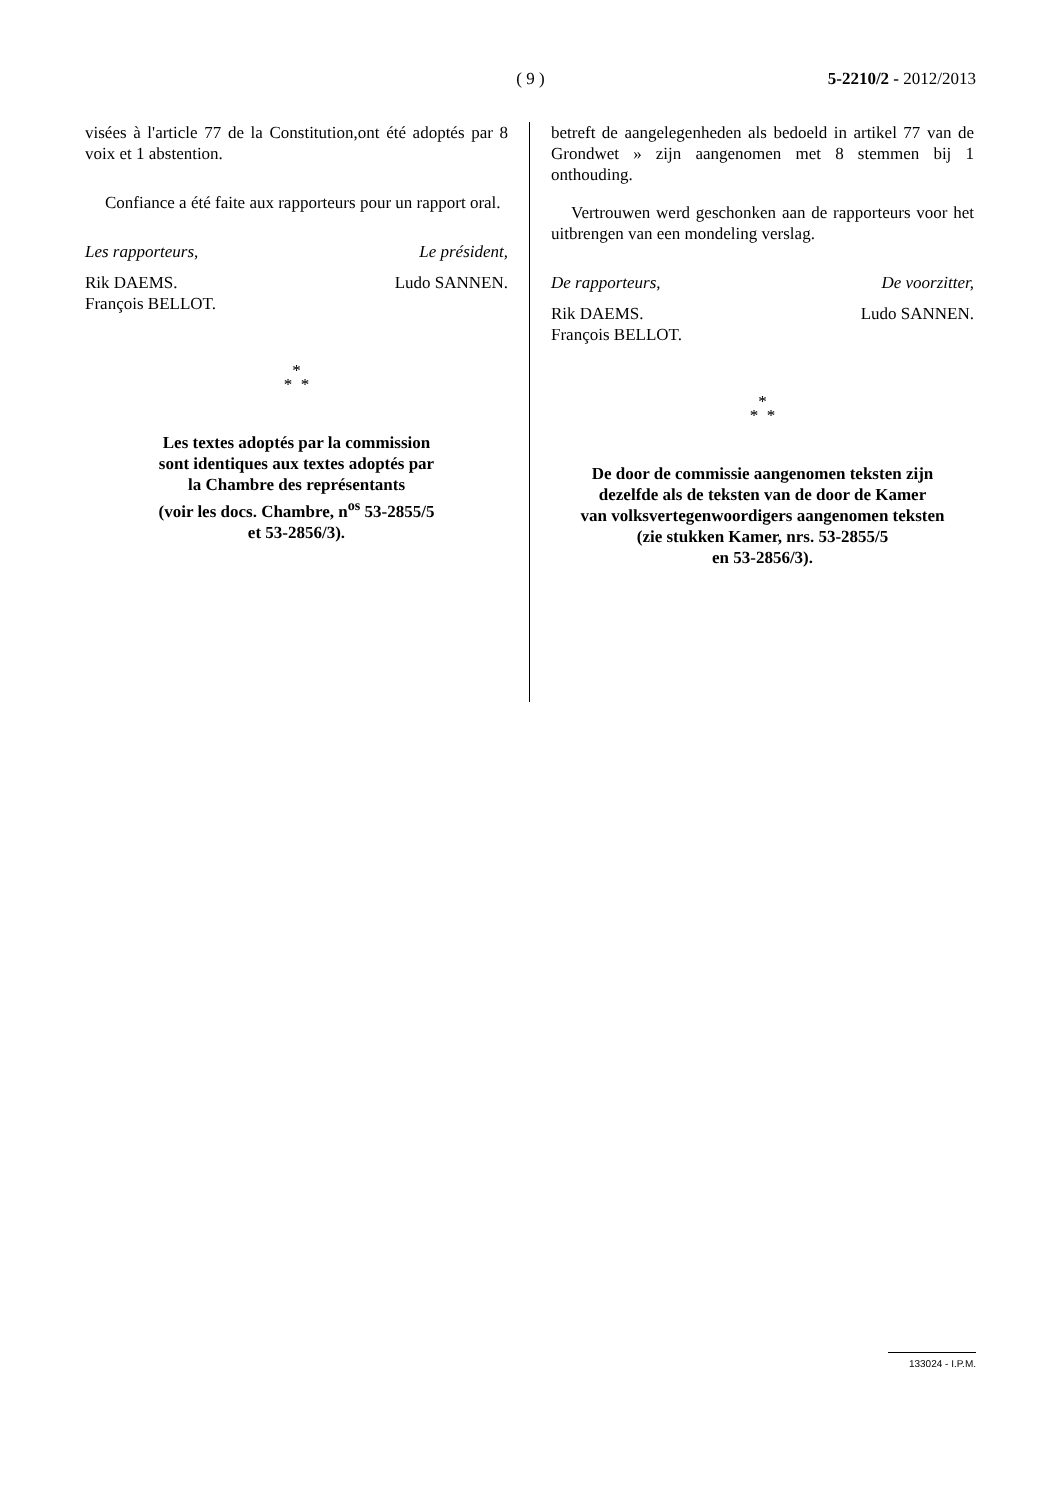( 9 )
5-2210/2 - 2012/2013
visées à l'article 77 de la Constitution,ont été adoptés par 8 voix et 1 abstention.
Confiance a été faite aux rapporteurs pour un rapport oral.
Les rapporteurs, Le président,
Rik DAEMS.
François BELLOT. Ludo SANNEN.
*
* *
Les textes adoptés par la commission
sont identiques aux textes adoptés par
la Chambre des représentants
(voir les docs. Chambre, n<sup>os</sup> 53-2855/5
et 53-2856/3).
betreft de aangelegenheden als bedoeld in artikel 77 van de Grondwet » zijn aangenomen met 8 stemmen bij 1 onthouding.
Vertrouwen werd geschonken aan de rapporteurs voor het uitbrengen van een mondeling verslag.
De rapporteurs, De voorzitter,
Rik DAEMS.
François BELLOT. Ludo SANNEN.
*
* *
De door de commissie aangenomen teksten zijn
dezelfde als de teksten van de door de Kamer
van volksvertegenwoordigers aangenomen teksten
(zie stukken Kamer, nrs. 53-2855/5
en 53-2856/3).
133024 - I.P.M.